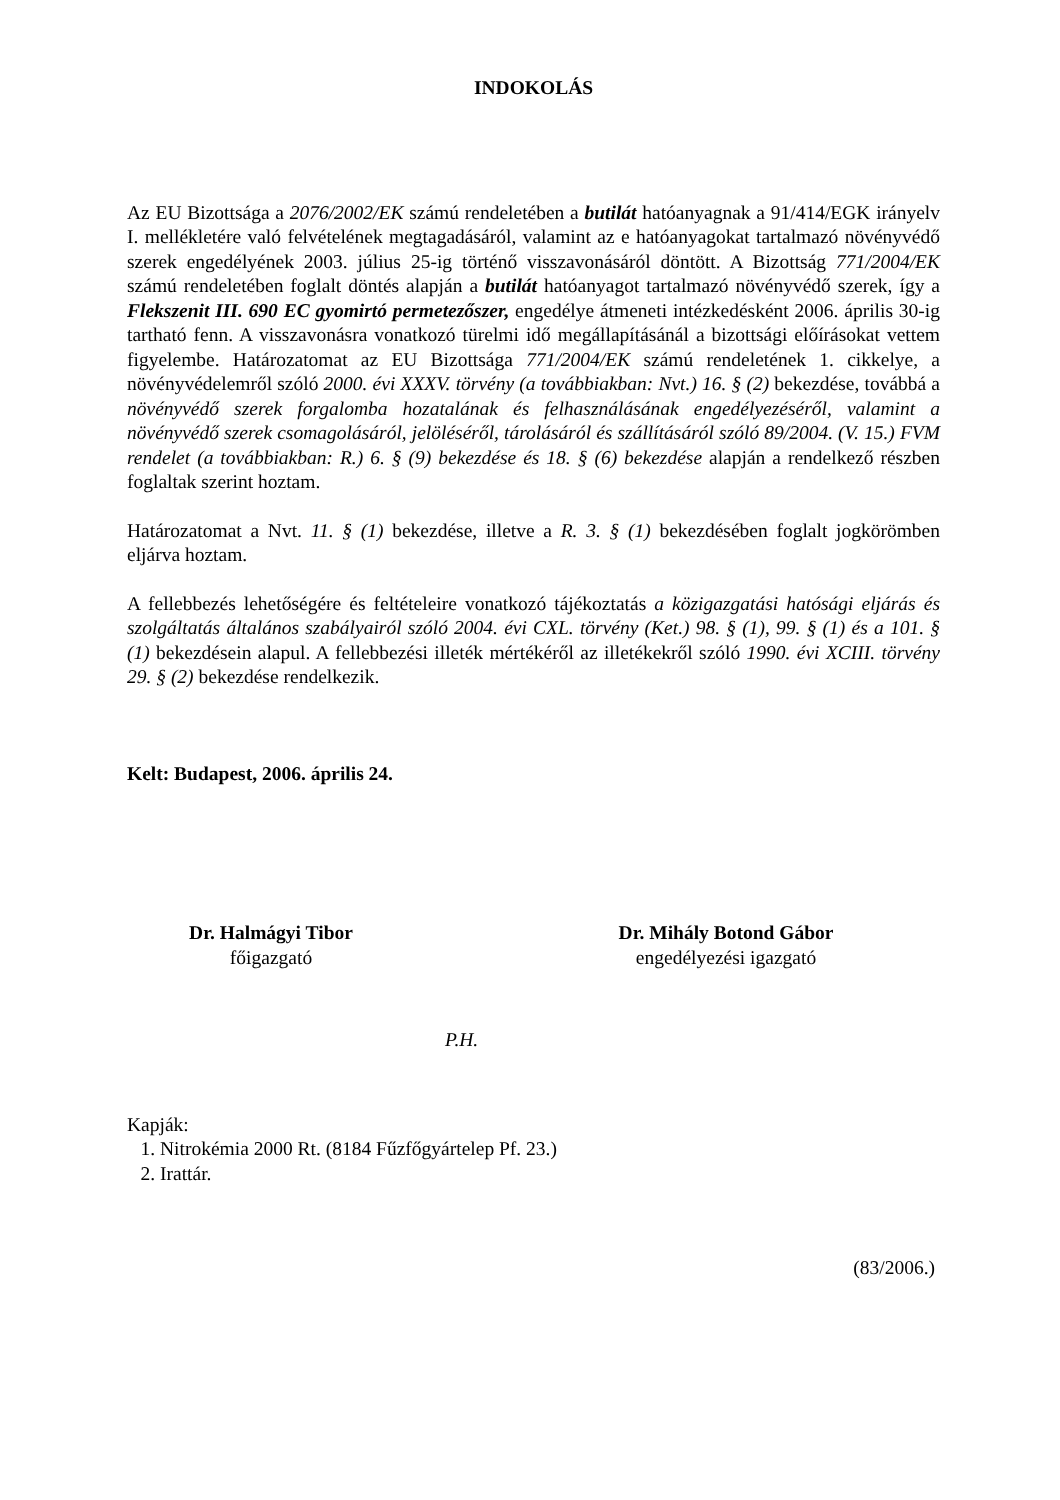INDOKOLÁS
Az EU Bizottsága a 2076/2002/EK számú rendeletében a butilát hatóanyagnak a 91/414/EGK irányelv I. mellékletére való felvételének megtagadásáról, valamint az e hatóanyagokat tartalmazó növényvédő szerek engedélyének 2003. július 25-ig történő visszavonásáról döntött. A Bizottság 771/2004/EK számú rendeletében foglalt döntés alapján a butilát hatóanyagot tartalmazó növényvédő szerek, így a Flekszenit III. 690 EC gyomirtó permetezőszer, engedélye átmeneti intézkedésként 2006. április 30-ig tartható fenn. A visszavonásra vonatkozó türelmi idő megállapításánál a bizottsági előírásokat vettem figyelembe. Határozatomat az EU Bizottsága 771/2004/EK számú rendeletének 1. cikkelye, a növényvédelemről szóló 2000. évi XXXV. törvény (a továbbiakban: Nvt.) 16. § (2) bekezdése, továbbá a növényvédő szerek forgalomba hozatalának és felhasználásának engedélyezéséről, valamint a növényvédő szerek csomagolásáról, jelöléséről, tárolásáról és szállításáról szóló 89/2004. (V. 15.) FVM rendelet (a továbbiakban: R.) 6. § (9) bekezdése és 18. § (6) bekezdése alapján a rendelkező részben foglaltak szerint hoztam.
Határozatomat a Nvt. 11. § (1) bekezdése, illetve a R. 3. § (1) bekezdésében foglalt jogkörömben eljárva hoztam.
A fellebbezés lehetőségére és feltételeire vonatkozó tájékoztatás a közigazgatási hatósági eljárás és szolgáltatás általános szabályairól szóló 2004. évi CXL. törvény (Ket.) 98. § (1), 99. § (1) és a 101. § (1) bekezdésein alapul. A fellebbezési illeték mértékéről az illetékekről szóló 1990. évi XCIII. törvény 29. § (2) bekezdése rendelkezik.
Kelt: Budapest, 2006. április 24.
Dr. Halmágyi Tibor
főigazgató
Dr. Mihály Botond Gábor
engedélyezési igazgató
P.H.
Kapják:
1. Nitrokémia 2000 Rt. (8184 Fűzfőgyártelep Pf. 23.)
2. Irattár.
(83/2006.)